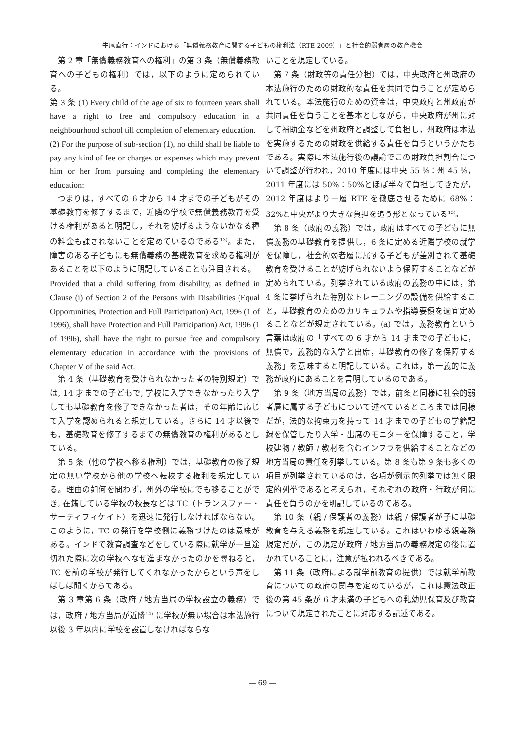牛尾直行：インドにおける「無償義務教育に関する子どもの権利法（RTE 2009）」と社会的弱者層の教育機会
第 2 章「無償義務教育への権利」の第 3 条（無償義務教育への子どもの権利）では，以下のように定められている。
第 3 条 (1) Every child of the age of six to fourteen years shall have a right to free and compulsory education in a neighbourhood school till completion of elementary education.
(2) For the purpose of sub-section (1), no child shall be liable to pay any kind of fee or charges or expenses which may prevent him or her from pursuing and completing the elementary education:
つまりは，すべての 6 才から 14 才までの子どもがその基礎教育を修了するまで，近隣の学校で無償義務教育を受ける権利があると明記し，それを妨げるようないかなる種の料金も課されないことを定めているのである<sup>13)</sup>。また，障害のある子どもにも無償義務の基礎教育を求める権利があることを以下のように明記していることも注目される。
Provided that a child suffering from disability, as defined in Clause (i) of Section 2 of the Persons with Disabilities (Equal Opportunities, Protection and Full Participation) Act, 1996 (1 of 1996), shall have Protection and Full Participation) Act, 1996 (1 of 1996), shall have the right to pursue free and compulsory elementary education in accordance with the provisions of Chapter V of the said Act.
第 4 条（基礎教育を受けられなかった者の特別規定）では, 14 才までの子どもで, 学校に入学できなかったり入学しても基礎教育を修了できなかった者は，その年齢に応じて入学を認められると規定している。さらに 14 才以後でも，基礎教育を修了するまでの無償教育の権利があるとしている。
第 5 条（他の学校へ移る権利）では，基礎教育の修了規定の無い学校から他の学校へ転校する権利を規定している。理由の如何を問わず，州外の学校にでも移ることができ, 在籍している学校の校長などは TC（トランスファー・サーティフィケイト）を迅速に発行しなければならない。このように，TC の発行を学校側に義務づけたのは意味がある。インドで教育調査などをしている際に就学が一旦途切れた際に次の学校へなぜ進まなかったのかを尋ねると，TC を前の学校が発行してくれなかったからという声をしばしば聞くからである。
第 3 章第 6 条（政府 / 地方当局の学校設立の義務）では，政府 / 地方当局が近隣<sup>14)</sup> に学校が無い場合は本法施行以後 3 年以内に学校を設置しなければならな
いことを規定している。
第 7 条（財政等の責任分担）では，中央政府と州政府の本法施行のための財政的な責任を共同で負うことが定められている。本法施行のための資金は，中央政府と州政府が共同責任を負うことを基本としながら，中央政府が州に対して補助金などを州政府と調整して負担し，州政府は本法を実施するための財政を供給する責任を負うというかたちである。実際に本法施行後の議論でこの財政負担割合について調整が行われ，2010 年度には中央 55 %：州 45 %，2011 年度には 50%：50%とほぼ半々で負担してきたが，2012 年度はより一層 RTE を徹底させるために 68%：32%と中央がより大きな負担を追う形となっている<sup>15)</sup>。
第 8 条（政府の義務）では，政府はすべての子どもに無償義務の基礎教育を提供し，6 条に定める近隣学校の就学を保障し，社会的弱者層に属する子どもが差別されて基礎教育を受けることが妨げられないよう保障することなどが定められている。列挙されている政府の義務の中には，第 4 条に挙げられた特別なトレーニングの設備を供給すること，基礎教育のためのカリキュラムや指導要領を適宜定めることなどが規定されている。(a) では，義務教育という言葉は政府の「すべての 6 才から 14 才までの子どもに，無償で，義務的な入学と出席，基礎教育の修了を保障する義務」を意味すると明記している。これは，第一義的に義務が政府にあることを言明しているのである。
第 9 条（地方当局の義務）では，前条と同様に社会的弱者層に属する子どもについて述べているところまでは同様だが，法的な拘束力を持って 14 才までの子どもの学籍記録を保管したり入学・出席のモニターを保障すること，学校建物 / 教師 / 教材を含むインフラを供給することなどの地方当局の責任を列挙している。第 8 条も第 9 条も多くの項目が列挙されているのは，各項が例示的列挙では無く限定的列挙であると考えられ，それぞれの政府・行政が何に責任を負うのかを明記しているのである。
第 10 条（親 / 保護者の義務）は親 / 保護者が子に基礎教育を与える義務を規定している。これはいわゆる親義務規定だが，この規定が政府 / 地方当局の義務規定の後に置かれていることに，注意が払われるべきである。
第 11 条（政府による就学前教育の提供）では就学前教育についての政府の関与を定めているが，これは憲法改正後の第 45 条が 6 才未満の子どもへの乳幼児保育及び教育について規定されたことに対応する記述である。
― 69 ―